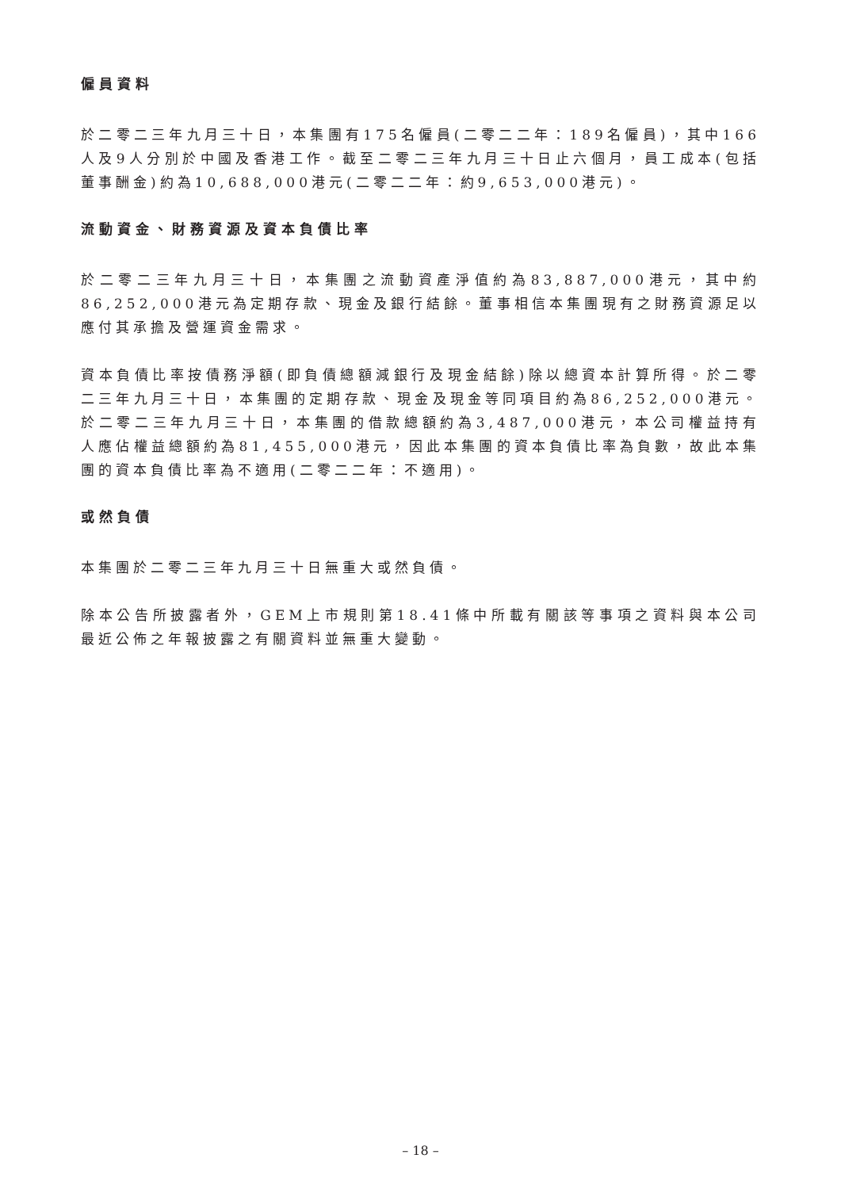僱員資料
於二零二三年九月三十日，本集團有175名僱員(二零二二年：189名僱員)，其中166人及9人分別於中國及香港工作。截至二零二三年九月三十日止六個月，員工成本(包括董事酬金)約為10,688,000港元(二零二二年：約9,653,000港元)。
流動資金、財務資源及資本負債比率
於二零二三年九月三十日，本集團之流動資產淨值約為83,887,000港元，其中約86,252,000港元為定期存款、現金及銀行結餘。董事相信本集團現有之財務資源足以應付其承擔及營運資金需求。
資本負債比率按債務淨額(即負債總額減銀行及現金結餘)除以總資本計算所得。於二零二三年九月三十日，本集團的定期存款、現金及現金等同項目約為86,252,000港元。於二零二三年九月三十日，本集團的借款總額約為3,487,000港元，本公司權益持有人應佔權益總額約為81,455,000港元，因此本集團的資本負債比率為負數，故此本集團的資本負債比率為不適用(二零二二年：不適用)。
或然負債
本集團於二零二三年九月三十日無重大或然負債。
除本公告所披露者外，GEM上市規則第18.41條中所載有關該等事項之資料與本公司最近公佈之年報披露之有關資料並無重大變動。
– 18 –